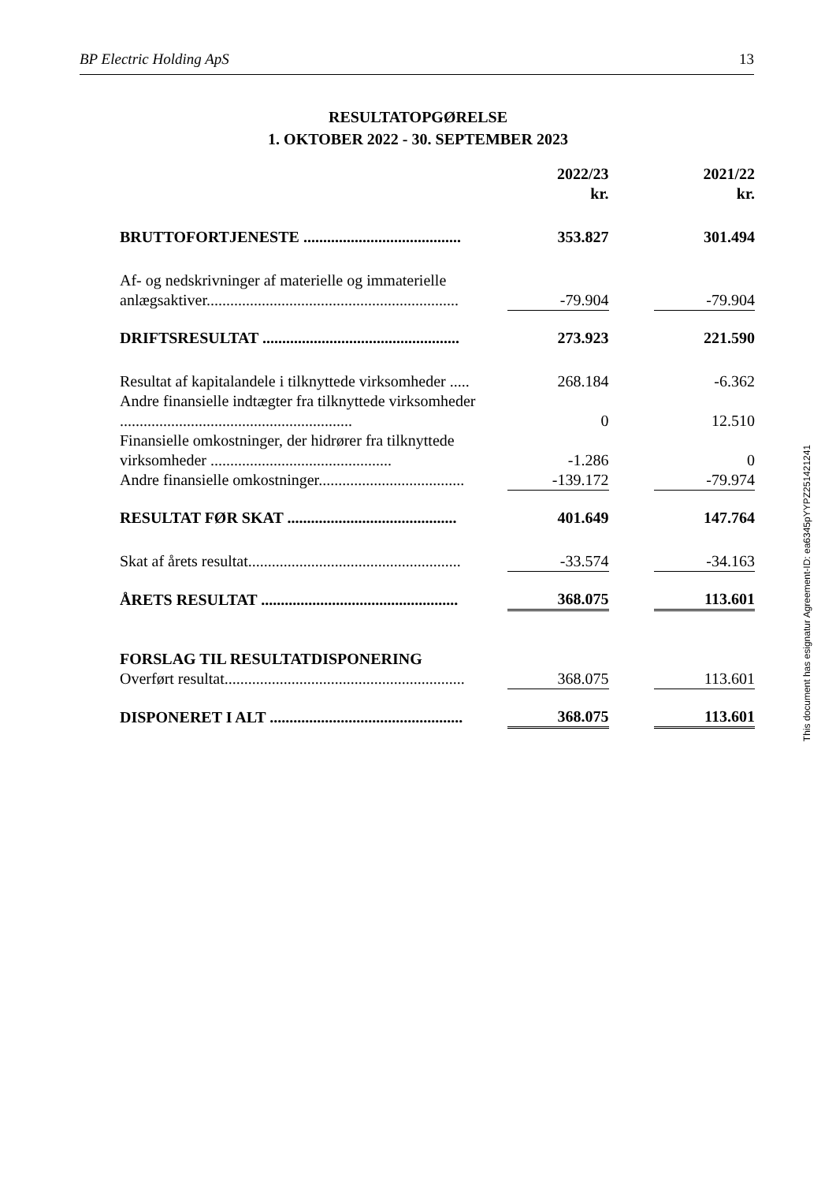BP Electric Holding ApS 13
RESULTATOPGØRELSE
1. OKTOBER 2022 - 30. SEPTEMBER 2023
| | 2022/23 kr. | | 2021/22 kr. |
| BRUTTOFORTJENESTE ........................................ | 353.827 | | 301.494 |
| Af- og nedskrivninger af materielle og immaterielle anlægsaktiver................................................................ | -79.904 | | -79.904 |
| DRIFTSRESULTAT .................................................. | 273.923 | | 221.590 |
| Resultat af kapitalandele i tilknyttede virksomheder ..... | 268.184 | | -6.362 |
| Andre finansielle indtægter fra tilknyttede virksomheder ........................................................... | 0 | | 12.510 |
| Finansielle omkostninger, der hidrører fra tilknyttede virksomheder .............................................. | -1.286 | | 0 |
| Andre finansielle omkostninger..................................... | -139.172 | | -79.974 |
| RESULTAT FØR SKAT ........................................... | 401.649 | | 147.764 |
| Skat af årets resultat...................................................... | -33.574 | | -34.163 |
| ÅRETS RESULTAT .................................................. | 368.075 | | 113.601 |
| FORSLAG TIL RESULTATDISPONERING | | | |
| Overført resultat............................................................. | 368.075 | | 113.601 |
| DISPONERET I ALT ................................................. | 368.075 | | 113.601 |
This document has esignatur Agreement-ID: ea6345pYYPZ251421241